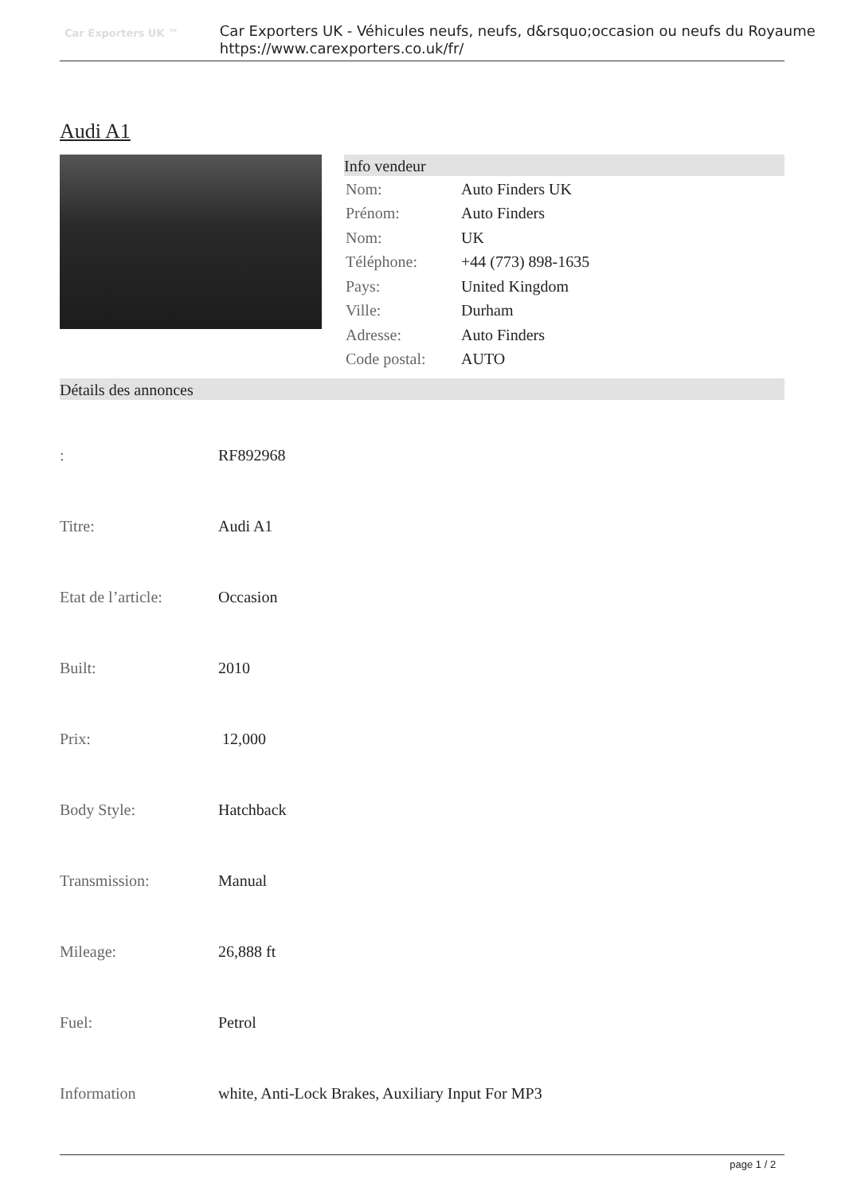Car Exporters UK ™
Car Exporters UK - Véhicules neufs, neufs, d&rsquo;occasion ou neufs du Royaume
https://www.carexporters.co.uk/fr/
Audi A1
Info vendeur
| Nom: | Auto Finders UK |
| Prénom: | Auto Finders |
| Nom: | UK |
| Téléphone: | +44 (773) 898-1635 |
| Pays: | United Kingdom |
| Ville: | Durham |
| Adresse: | Auto Finders |
| Code postal: | AUTO |
Détails des annonces
| : | RF892968 |
| Titre: | Audi A1 |
| Etat de l’article: | Occasion |
| Built: | 2010 |
| Prix: | 12,000 |
| Body Style: | Hatchback |
| Transmission: | Manual |
| Mileage: | 26,888 ft |
| Fuel: | Petrol |
| Information | white, Anti-Lock Brakes, Auxiliary Input For MP3 |
page 1 / 2